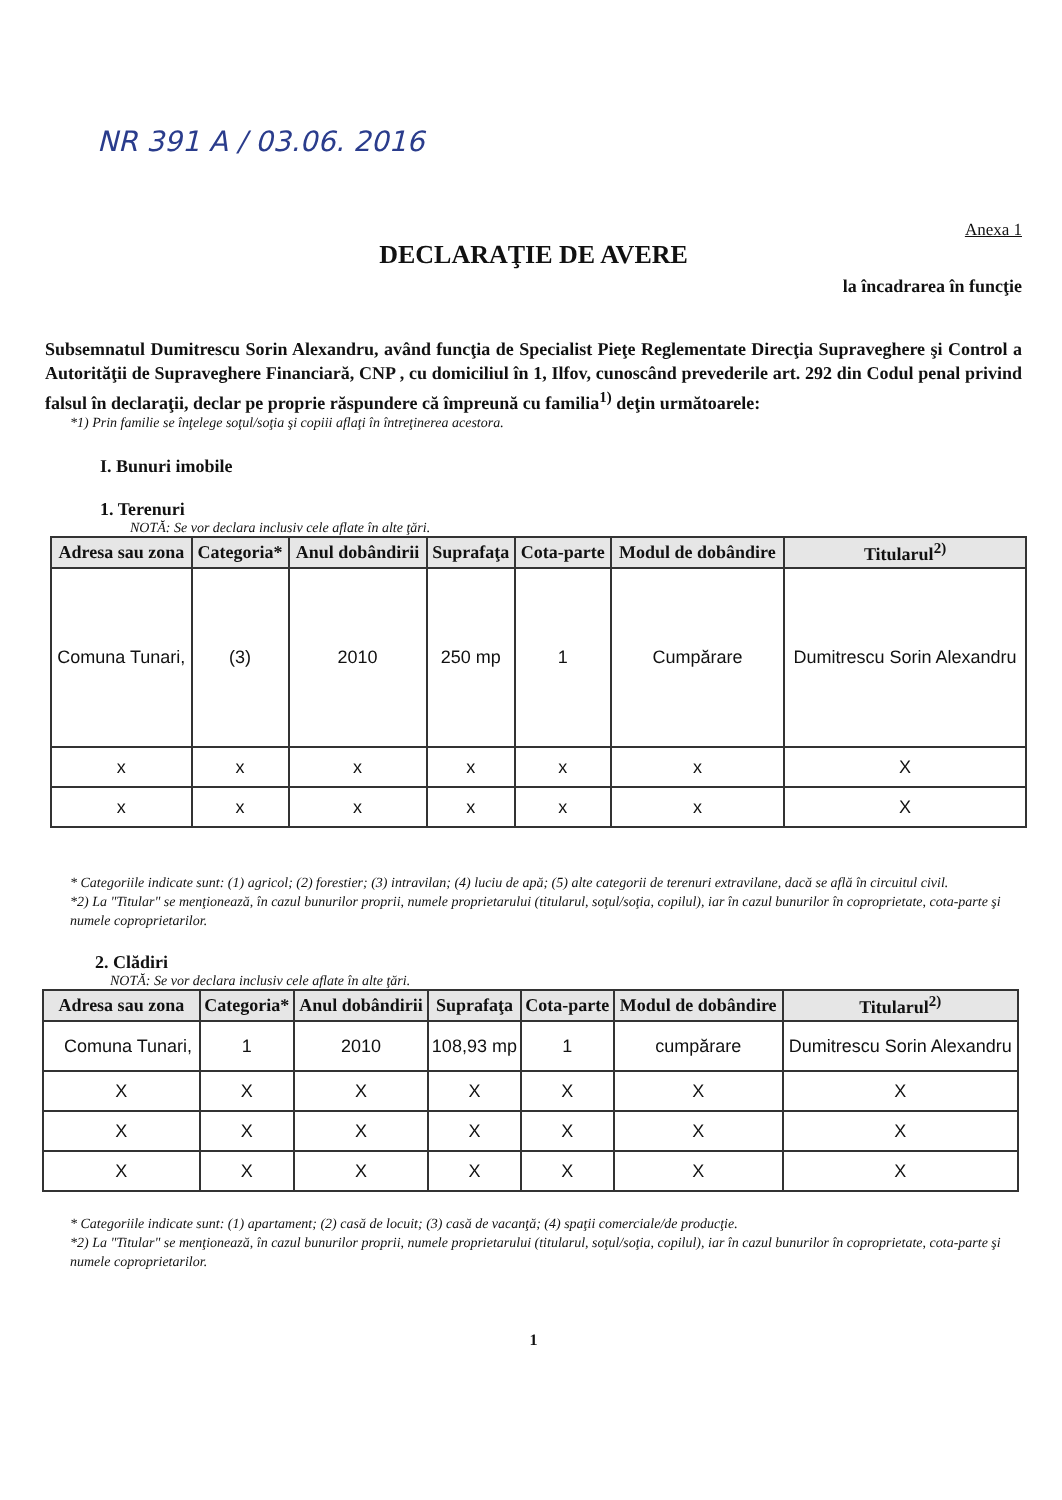NR 391 A / 03.06. 2016
Anexa 1
DECLARAŢIE DE AVERE
la încadrarea în funcţie
Subsemnatul Dumitrescu Sorin Alexandru, având funcţia de Specialist Pieţe Reglementate Direcţia Supraveghere şi Control a Autorităţii de Supraveghere Financiară, CNP , cu domiciliul în 1, Ilfov, cunoscând prevederile art. 292 din Codul penal privind falsul în declaraţii, declar pe proprie răspundere că împreună cu familia<sup>1)</sup> deţin următoarele:
*1) Prin familie se înţelege soţul/soţia şi copiii aflaţi în întreţinerea acestora.
I. Bunuri imobile
1. Terenuri
NOTĂ: Se vor declara inclusiv cele aflate în alte ţări.
| Adresa sau zona | Categoria* | Anul dobândirii | Suprafaţa | Cota-parte | Modul de dobândire | Titularul<sup>2)</sup> |
| --- | --- | --- | --- | --- | --- | --- |
| Comuna Tunari, | (3) | 2010 | 250 mp | 1 | Cumpărare | Dumitrescu Sorin Alexandru |
| x | x | x | x | x | x | X |
| x | x | x | x | x | x | X |
* Categoriile indicate sunt: (1) agricol; (2) forestier; (3) intravilan; (4) luciu de apă; (5) alte categorii de terenuri extravilane, dacă se află în circuitul civil.
*2) La "Titular" se menţionează, în cazul bunurilor proprii, numele proprietarului (titularul, soţul/soţia, copilul), iar în cazul bunurilor în coproprietate, cota-parte şi numele coproprietarilor.
2. Clădiri
NOTĂ: Se vor declara inclusiv cele aflate în alte ţări.
| Adresa sau zona | Categoria* | Anul dobândirii | Suprafaţa | Cota-parte | Modul de dobândire | Titularul<sup>2)</sup> |
| --- | --- | --- | --- | --- | --- | --- |
| Comuna Tunari, | 1 | 2010 | 108,93 mp | 1 | cumpărare | Dumitrescu Sorin Alexandru |
| X | X | X | X | X | X | X |
| X | X | X | X | X | X | X |
| X | X | X | X | X | X | X |
* Categoriile indicate sunt: (1) apartament; (2) casă de locuit; (3) casă de vacanţă; (4) spaţii comerciale/de producţie.
*2) La "Titular" se menţionează, în cazul bunurilor proprii, numele proprietarului (titularul, soţul/soţia, copilul), iar în cazul bunurilor în coproprietate, cota-parte şi numele coproprietarilor.
1